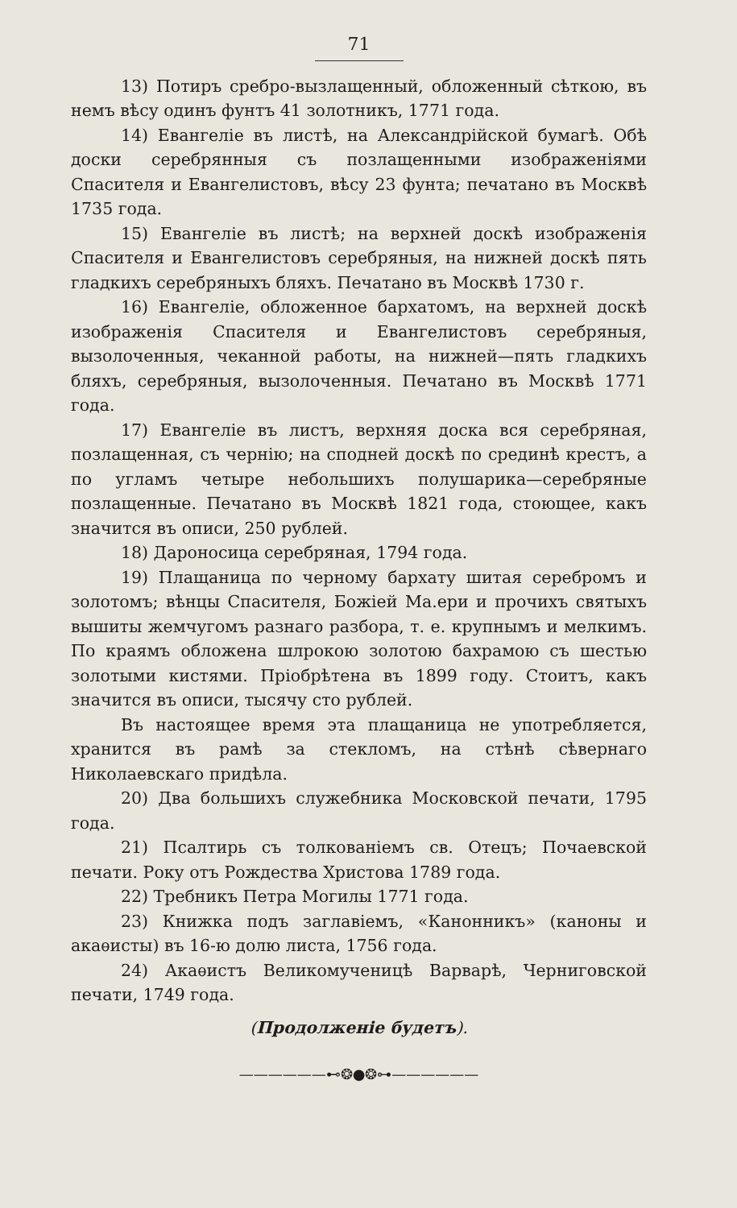71
13) Потиръ сребро-вызлащенный, обложенный сѣткою, въ немъ вѣсу одинъ фунтъ 41 золотникъ, 1771 года.
14) Евангеліе въ листѣ, на Александрійской бумагѣ. Обѣ доски серебрянныя съ позлащенными изображеніями Спасителя и Евангелистовъ, вѣсу 23 фунта; печатано въ Москвѣ 1735 года.
15) Евангеліе въ листѣ; на верхней доскѣ изображенія Спасителя и Евангелистовъ серебряныя, на нижней доскѣ пять гладкихъ серебряныхъ бляхъ. Печатано въ Москвѣ 1730 г.
16) Евангеліе, обложенное бархатомъ, на верхней доскѣ изображенія Спасителя и Евангелистовъ серебряныя, вызолоченныя, чеканной работы, на нижней—пять гладкихъ бляхъ, серебряныя, вызолоченныя. Печатано въ Москвѣ 1771 года.
17) Евангеліе въ листъ, верхняя доска вся серебряная, позлащенная, съ чернію; на сподней доскѣ по срединѣ крестъ, а по угламъ четыре небольшихъ полушарика—серебряные позлащенные. Печатано въ Москвѣ 1821 года, стоющее, какъ значится въ описи, 250 рублей.
18) Дароносица серебряная, 1794 года.
19) Плащаница по черному бархату шитая серебромъ и золотомъ; вѣнцы Спасителя, Божіей Ма.ери и прочихъ святыхъ вышиты жемчугомъ разнаго разбора, т. е. крупнымъ и мелкимъ. По краямъ обложена шлрокою золотою бахрамою съ шестью золотыми кистями. Пріобрѣтена въ 1899 году. Стоитъ, какъ значится въ описи, тысячу сто рублей.
Въ настоящее время эта плащаница не употребляется, хранится въ рамѣ за стекломъ, на стѣнѣ сѣвернаго Николаевскаго придѣла.
20) Два большихъ служебника Московской печати, 1795 года.
21) Псалтирь съ толкованіемъ св. Отецъ; Почаевской печати. Року отъ Рождества Христова 1789 года.
22) Требникъ Петра Могилы 1771 года.
23) Книжка подъ заглавіемъ, «Канонникъ» (каноны и акаѳисты) въ 16-ю долю листа, 1756 года.
24) Акаѳистъ Великомученицѣ Варварѣ, Черниговской печати, 1749 года.
(Продолженіе будетъ).
——————⊷❂●❂⊶——————